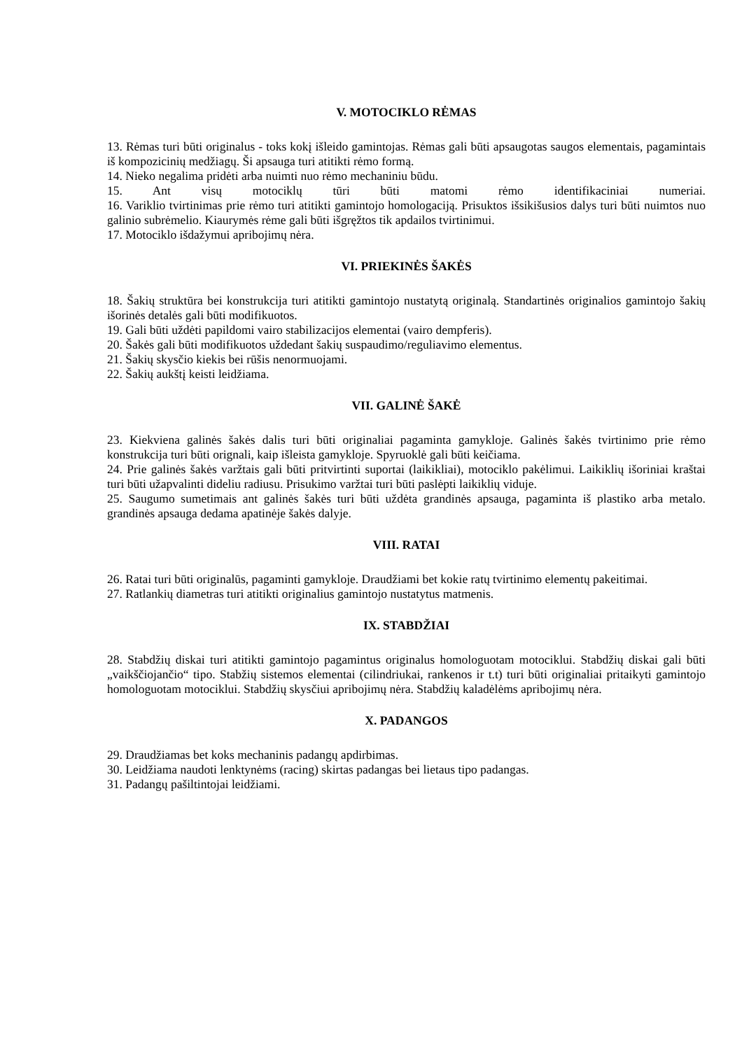V. MOTOCIKLO RĖMAS
13. Rėmas turi būti originalus - toks kokį išleido gamintojas. Rėmas gali būti apsaugotas saugos elementais, pagamintais iš kompozicinių medžiagų. Ši apsauga turi atitikti rėmo formą.
14. Nieko negalima pridėti arba nuimti nuo rėmo mechaniniu būdu.
15. Ant visų motociklų tūri būti matomi rėmo identifikaciniai numeriai.
16. Variklio tvirtinimas prie rėmo turi atitikti gamintojo homologaciją. Prisuktos išsikišusios dalys turi būti nuimtos nuo galinio subrėmelio. Kiaurymės rėme gali būti išgręžtos tik apdailos tvirtinimui.
17. Motociklo išdažymui apribojimų nėra.
VI. PRIEKINĖS ŠAKĖS
18. Šakių struktūra bei konstrukcija turi atitikti gamintojo nustatytą originalą. Standartinės originalios gamintojo šakių išorinės detalės gali būti modifikuotos.
19. Gali būti uždėti papildomi vairo stabilizacijos elementai (vairo dempferis).
20. Šakės gali būti modifikuotos uždedant šakių suspaudimo/reguliavimo elementus.
21. Šakių skysčio kiekis bei rūšis nenormuojami.
22. Šakių aukštį keisti leidžiama.
VII. GALINĖ ŠAKĖ
23. Kiekviena galinės šakės dalis turi būti originaliai pagaminta gamykloje. Galinės šakės tvirtinimo prie rėmo konstrukcija turi būti orignali, kaip išleista gamykloje. Spyruoklė gali būti keičiama.
24. Prie galinės šakės varžtais gali būti pritvirtinti suportai (laikikliai), motociklo pakėlimui. Laikiklių išoriniai kraštai turi būti užapvalinti dideliu radiusu. Prisukimo varžtai turi būti paslėpti laikiklių viduje.
25. Saugumo sumetimais ant galinės šakės turi būti uždėta grandinės apsauga, pagaminta iš plastiko arba metalo. grandinės apsauga dedama apatinėje šakės dalyje.
VIII. RATAI
26. Ratai turi būti originalūs, pagaminti gamykloje. Draudžiami bet kokie ratų tvirtinimo elementų pakeitimai.
27. Ratlankių diametras turi atitikti originalius gamintojo nustatytus matmenis.
IX. STABDŽIAI
28. Stabdžių diskai turi atitikti gamintojo pagamintus originalus homologuotam motociklui. Stabdžių diskai gali būti „vaikščiojančio“ tipo. Stabžių sistemos elementai (cilindriukai, rankenos ir t.t) turi būti originaliai pritaikyti gamintojo homologuotam motociklui. Stabdžių skysčiui apribojimų nėra. Stabdžių kaladėlėms apribojimų nėra.
X. PADANGOS
29. Draudžiamas bet koks mechaninis padangų apdirbimas.
30. Leidžiama naudoti lenktynėms (racing) skirtas padangas bei lietaus tipo padangas.
31. Padangų pašiltintojai leidžiami.